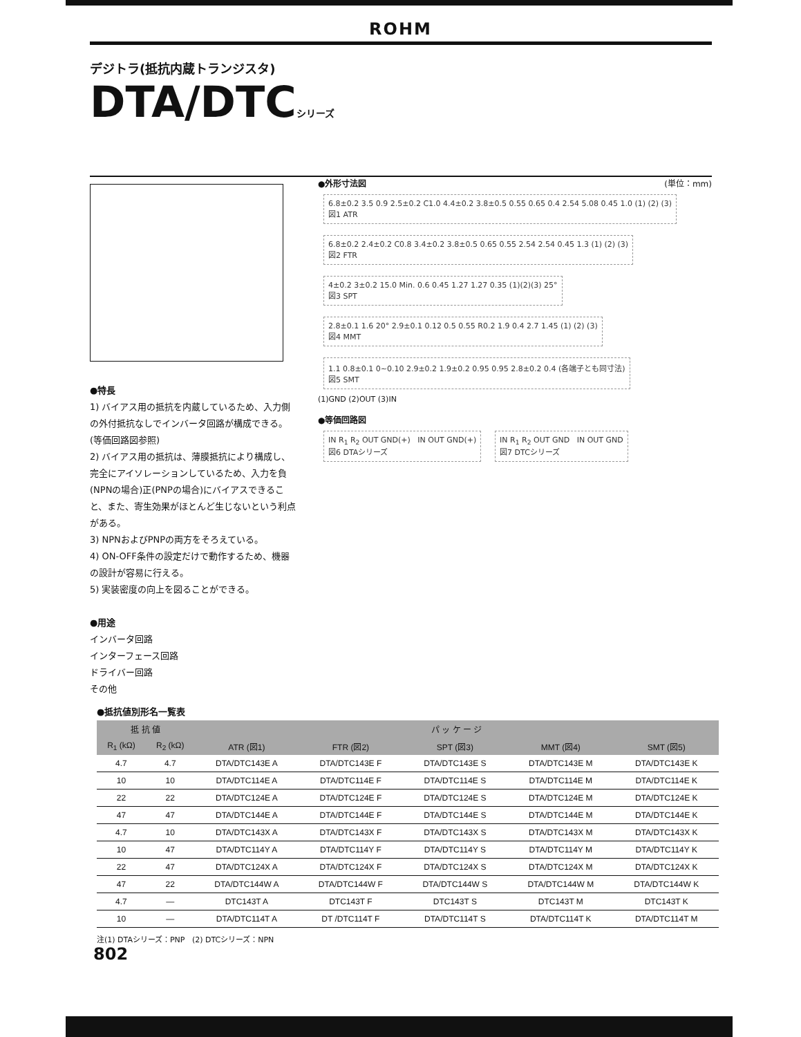ROHM
デジトラ(抵抗内蔵トランジスタ)
DTA/DTCシリーズ
●特長
1) バイアス用の抵抗を内蔵しているため、入力側の外付抵抗なしでインバータ回路が構成できる。(等価回路図参照)
2) バイアス用の抵抗は、薄膜抵抗により構成し、完全にアイソレーションしているため、入力を負(NPNの場合)正(PNPの場合)にバイアスできること、また、寄生効果がほとんど生じないという利点がある。
3) NPNおよびPNPの両方をそろえている。
4) ON-OFF条件の設定だけで動作するため、機器の設計が容易に行える。
5) 実装密度の向上を図ることができる。
●用途
インバータ回路
インターフェース回路
ドライバー回路
その他
●外形寸法図 (単位：mm)
6.8±0.2 3.5 0.9 2.5±0.2 C1.0 4.4±0.2 3.8±0.5 0.55 0.65 0.4 2.54 5.08 0.45 1.0 (1) (2) (3)
図1 ATR
6.8±0.2 2.4±0.2 C0.8 3.4±0.2 3.8±0.5 0.65 0.55 2.54 2.54 0.45 1.3 (1) (2) (3)
図2 FTR
4±0.2 3±0.2 15.0 Min. 0.6 0.45 1.27 1.27 0.35 (1)(2)(3) 25°
図3 SPT
2.8±0.1 1.6 20° 2.9±0.1 0.12 0.5 0.55 R0.2 1.9 0.4 2.7 1.45 (1) (2) (3)
図4 MMT
1.1 0.8±0.1 0~0.10 2.9±0.2 1.9±0.2 0.95 0.95 2.8±0.2 0.4 (各端子とも同寸法)
図5 SMT
(1)GND (2)OUT (3)IN
●等価回路図
IN R<sub>1</sub> R<sub>2</sub> OUT GND(+) IN OUT GND(+)
図6 DTAシリーズ
IN R<sub>1</sub> R<sub>2</sub> OUT GND IN OUT GND
図7 DTCシリーズ
●抵抗値別形名一覧表
| 抵 抗 値 | | パ ッ ケ ー ジ | | | | |
| --- | --- | --- | --- | --- | --- | --- |
| R<sub>1</sub> (kΩ) | R<sub>2</sub> (kΩ) | ATR (図1) | FTR (図2) | SPT (図3) | MMT (図4) | SMT (図5) |
| 4.7 | 4.7 | DTA/DTC143E A | DTA/DTC143E F | DTA/DTC143E S | DTA/DTC143E M | DTA/DTC143E K |
| 10 | 10 | DTA/DTC114E A | DTA/DTC114E F | DTA/DTC114E S | DTA/DTC114E M | DTA/DTC114E K |
| 22 | 22 | DTA/DTC124E A | DTA/DTC124E F | DTA/DTC124E S | DTA/DTC124E M | DTA/DTC124E K |
| 47 | 47 | DTA/DTC144E A | DTA/DTC144E F | DTA/DTC144E S | DTA/DTC144E M | DTA/DTC144E K |
| 4.7 | 10 | DTA/DTC143X A | DTA/DTC143X F | DTA/DTC143X S | DTA/DTC143X M | DTA/DTC143X K |
| 10 | 47 | DTA/DTC114Y A | DTA/DTC114Y F | DTA/DTC114Y S | DTA/DTC114Y M | DTA/DTC114Y K |
| 22 | 47 | DTA/DTC124X A | DTA/DTC124X F | DTA/DTC124X S | DTA/DTC124X M | DTA/DTC124X K |
| 47 | 22 | DTA/DTC144W A | DTA/DTC144W F | DTA/DTC144W S | DTA/DTC144W M | DTA/DTC144W K |
| 4.7 | — | DTC143T A | DTC143T F | DTC143T S | DTC143T M | DTC143T K |
| 10 | — | DTA/DTC114T A | DT /DTC114T F | DTA/DTC114T S | DTA/DTC114T K | DTA/DTC114T M |
注(1) DTAシリーズ：PNP (2) DTCシリーズ：NPN
802